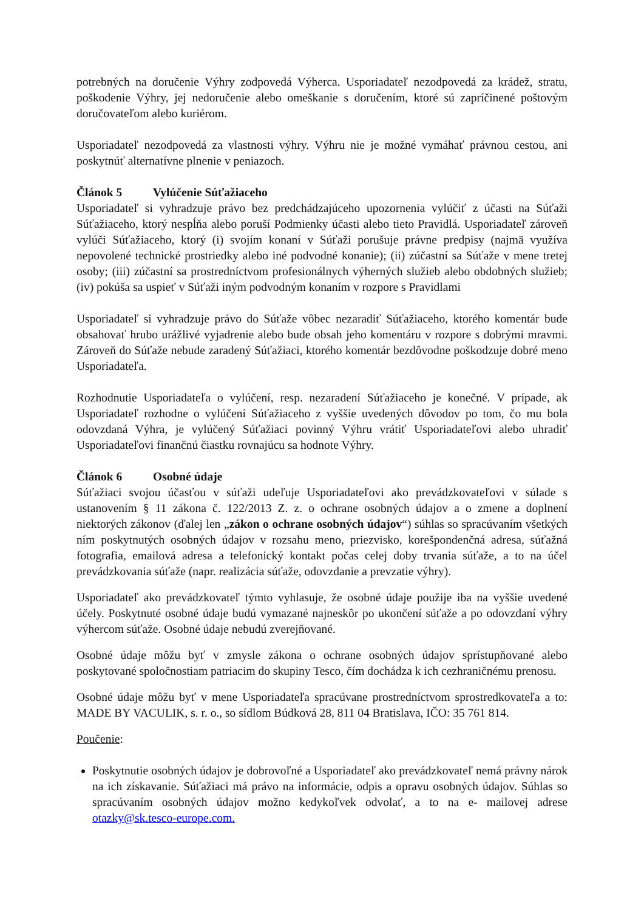potrebných na doručenie Výhry zodpovedá Výherca. Usporiadateľ nezodpovedá za krádež, stratu, poškodenie Výhry, jej nedoručenie alebo omeškanie s doručením, ktoré sú zapríčinené poštovým doručovateľom alebo kuriérom.
Usporiadateľ nezodpovedá za vlastnosti výhry. Výhru nie je možné vymáhať právnou cestou, ani poskytnúť alternatívne plnenie v peniazoch.
Článok 5 Vylúčenie Súťažiaceho
Usporiadateľ si vyhradzuje právo bez predchádzajúceho upozornenia vylúčiť z účasti na Súťaži Súťažiaceho, ktorý nespĺňa alebo poruší Podmienky účasti alebo tieto Pravidlá. Usporiadateľ zároveň vylúči Súťažiaceho, ktorý (i) svojím konaní v Súťaži porušuje právne predpisy (najmä využíva nepovolené technické prostriedky alebo iné podvodné konanie); (ii) zúčastní sa Súťaže v mene tretej osoby; (iii) zúčastní sa prostredníctvom profesionálnych výherných služieb alebo obdobných služieb; (iv) pokúša sa uspieť v Súťaži iným podvodným konaním v rozpore s Pravidlami
Usporiadateľ si vyhradzuje právo do Súťaže vôbec nezaradiť Súťažiaceho, ktorého komentár bude obsahovať hrubo urážlivé vyjadrenie alebo bude obsah jeho komentáru v rozpore s dobrými mravmi. Zároveň do Súťaže nebude zaradený Súťažiaci, ktorého komentár bezdôvodne poškodzuje dobré meno Usporiadateľa.
Rozhodnutie Usporiadateľa o vylúčení, resp. nezaradení Súťažiaceho je konečné. V prípade, ak Usporiadateľ rozhodne o vylúčení Súťažiaceho z vyššie uvedených dôvodov po tom, čo mu bola odovzdaná Výhra, je vylúčený Súťažiaci povinný Výhru vrátiť Usporiadateľovi alebo uhradiť Usporiadateľovi finančnú čiastku rovnajúcu sa hodnote Výhry.
Článok 6 Osobné údaje
Súťažiaci svojou účasťou v súťaži udeľuje Usporiadateľovi ako prevádzkovateľovi v súlade s ustanovením § 11 zákona č. 122/2013 Z. z. o ochrane osobných údajov a o zmene a doplnení niektorých zákonov (ďalej len „zákon o ochrane osobných údajov“) súhlas so spracúvaním všetkých ním poskytnutých osobných údajov v rozsahu meno, priezvisko, korešpondenčná adresa, súťažná fotografia, emailová adresa a telefonický kontakt počas celej doby trvania súťaže, a to na účel prevádzkovania súťaže (napr. realizácia súťaže, odovzdanie a prevzatie výhry).
Usporiadateľ ako prevádzkovateľ týmto vyhlasuje, že osobné údaje použije iba na vyššie uvedené účely. Poskytnuté osobné údaje budú vymazané najneskôr po ukončení súťaže a po odovzdaní výhry výhercom súťaže. Osobné údaje nebudú zverejňované.
Osobné údaje môžu byť v zmysle zákona o ochrane osobných údajov sprístupňované alebo poskytované spoločnostiam patriacim do skupiny Tesco, čím dochádza k ich cezhraničnému prenosu.
Osobné údaje môžu byť v mene Usporiadateľa spracúvane prostredníctvom sprostredkovateľa a to: MADE BY VACULIK, s. r. o., so sídlom Búdková 28, 811 04 Bratislava, IČO: 35 761 814.
Poučenie:
Poskytnutie osobných údajov je dobrovoľné a Usporiadateľ ako prevádzkovateľ nemá právny nárok na ich získavanie. Súťažiaci má právo na informácie, odpis a opravu osobných údajov. Súhlas so spracúvaním osobných údajov možno kedykoľvek odvolať, a to na e- mailovej adrese otazky@sk.tesco-europe.com.